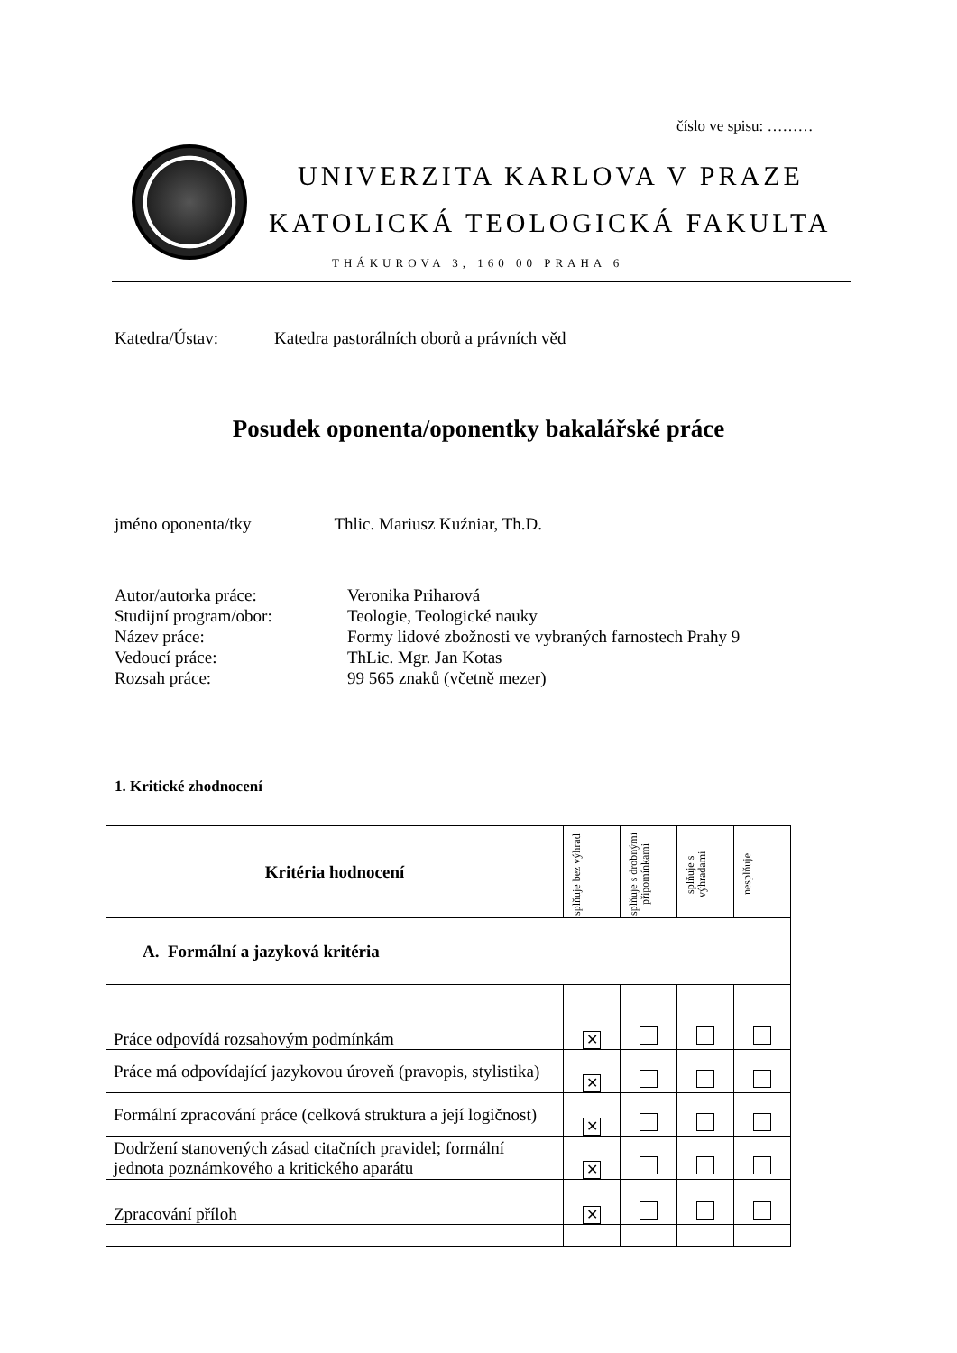číslo ve spisu: ………
UNIVERZITA KARLOVA V PRAZE
KATOLICKÁ TEOLOGICKÁ FAKULTA
THÁKUROVA 3, 160 00 PRAHA 6
Katedra/Ústav: Katedra pastorálních oborů a právních věd
Posudek oponenta/oponentky bakalářské práce
jméno oponenta/tky Thlic. Mariusz Kuźniar, Th.D.
| Autor/autorka práce: | Veronika Priharová |
| Studijní program/obor: | Teologie, Teologické nauky |
| Název práce: | Formy lidové zbožnosti ve vybraných farnostech Prahy 9 |
| Vedoucí práce: | ThLic. Mgr. Jan Kotas |
| Rozsah práce: | 99 565 znaků (včetně mezer) |
1. Kritické zhodnocení
| Kritéria hodnocení | splňuje bez výhrad | splňuje s drobnými připomínkami | splňuje s výhradami | nesplňuje |
| --- | --- | --- | --- | --- |
| A. Formální a jazyková kritéria | | | | |
| Práce odpovídá rozsahovým podmínkám | ✕ | | | |
| Práce má odpovídající jazykovou úroveň (pravopis, stylistika) | ✕ | | | |
| Formální zpracování práce (celková struktura a její logičnost) | ✕ | | | |
| Dodržení stanovených zásad citačních pravidel; formální jednota poznámkového a kritického aparátu | ✕ | | | |
| Zpracování příloh | ✕ | | | |